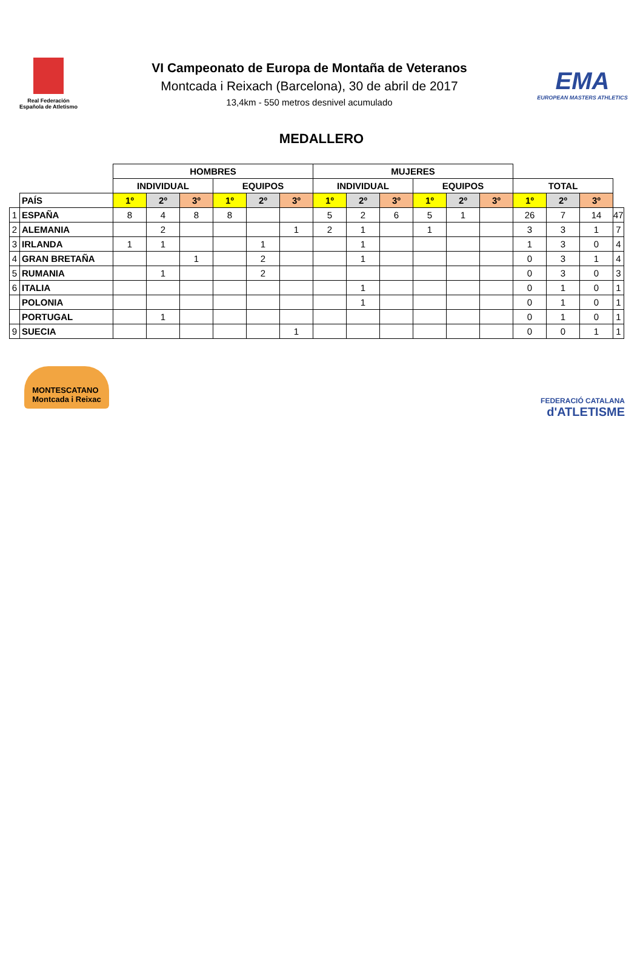Real Federación
Española de Atletismo
VI Campeonato de Europa de Montaña de Veteranos
Montcada i Reixach (Barcelona), 30 de abril de 2017
13,4km - 550 metros desnivel acumulado
EMA
EUROPEAN MASTERS ATHLETICS
MEDALLERO
| | | HOMBRES | | | | | | MUJERES | | | | | | | | | |
| | | INDIVIDUAL | | | EQUIPOS | | | INDIVIDUAL | | | EQUIPOS | | | TOTAL | | | |
| | PAÍS | 1º | 2º | 3º | 1º | 2º | 3º | 1º | 2º | 3º | 1º | 2º | 3º | 1º | 2º | 3º | |
| 1 | ESPAÑA | 8 | 4 | 8 | 8 | | | 5 | 2 | 6 | 5 | 1 | | 26 | 7 | 14 | 47 |
| 2 | ALEMANIA | | 2 | | | | 1 | 2 | 1 | | 1 | | | 3 | 3 | 1 | 7 |
| 3 | IRLANDA | 1 | 1 | | | 1 | | | 1 | | | | | 1 | 3 | 0 | 4 |
| 4 | GRAN BRETAÑA | | | 1 | | 2 | | | 1 | | | | | 0 | 3 | 1 | 4 |
| 5 | RUMANIA | | 1 | | | 2 | | | | | | | | 0 | 3 | 0 | 3 |
| 6 | ITALIA | | | | | | | | 1 | | | | | 0 | 1 | 0 | 1 |
| | POLONIA | | | | | | | | 1 | | | | | 0 | 1 | 0 | 1 |
| | PORTUGAL | | 1 | | | | | | | | | | | 0 | 1 | 0 | 1 |
| 9 | SUECIA | | | | | | 1 | | | | | | | 0 | 0 | 1 | 1 |
MONTESCATANO
Montcada i Reixac
FEDERACIÓ CATALANA
d'ATLETISME